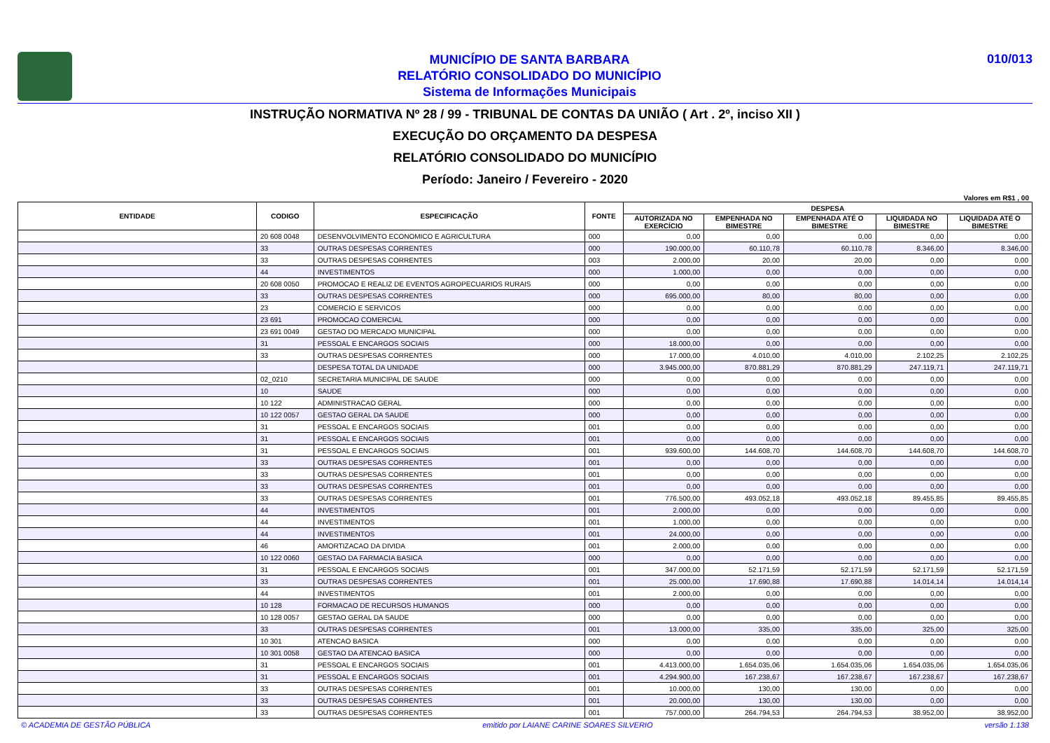MUNICÍPIO DE SANTA BARBARA
RELATÓRIO CONSOLIDADO DO MUNICÍPIO
Sistema de Informações Municipais
010/013
INSTRUÇÃO NORMATIVA Nº 28 / 99 - TRIBUNAL DE CONTAS DA UNIÃO ( Art . 2º, inciso XII )
EXECUÇÃO DO ORÇAMENTO DA DESPESA
RELATÓRIO CONSOLIDADO DO MUNICÍPIO
Período: Janeiro / Fevereiro - 2020
Valores em R$1 , 00
| ENTIDADE | CODIGO | ESPECIFICAÇÃO | FONTE | DESPESA | | | | |
| --- | --- | --- | --- | --- | --- | --- | --- | --- |
| | | | | AUTORIZADA NO EXERCÍCIO | EMPENHADA NO BIMESTRE | EMPENHADA ATÉ O BIMESTRE | LIQUIDADA NO BIMESTRE | LIQUIDADA ATÉ O BIMESTRE |
| | 20 608 0048 | DESENVOLVIMENTO ECONOMICO E AGRICULTURA | 000 | 0,00 | 0,00 | 0,00 | 0,00 | 0,00 |
| | 33 | OUTRAS DESPESAS CORRENTES | 000 | 190.000,00 | 60.110,78 | 60.110,78 | 8.346,00 | 8.346,00 |
| | 33 | OUTRAS DESPESAS CORRENTES | 003 | 2.000,00 | 20,00 | 20,00 | 0,00 | 0,00 |
| | 44 | INVESTIMENTOS | 000 | 1.000,00 | 0,00 | 0,00 | 0,00 | 0,00 |
| | 20 608 0050 | PROMOCAO E REALIZ DE EVENTOS AGROPECUARIOS RURAIS | 000 | 0,00 | 0,00 | 0,00 | 0,00 | 0,00 |
| | 33 | OUTRAS DESPESAS CORRENTES | 000 | 695.000,00 | 80,00 | 80,00 | 0,00 | 0,00 |
| | 23 | COMERCIO E SERVICOS | 000 | 0,00 | 0,00 | 0,00 | 0,00 | 0,00 |
| | 23 691 | PROMOCAO COMERCIAL | 000 | 0,00 | 0,00 | 0,00 | 0,00 | 0,00 |
| | 23 691 0049 | GESTAO DO MERCADO MUNICIPAL | 000 | 0,00 | 0,00 | 0,00 | 0,00 | 0,00 |
| | 31 | PESSOAL E ENCARGOS SOCIAIS | 000 | 18.000,00 | 0,00 | 0,00 | 0,00 | 0,00 |
| | 33 | OUTRAS DESPESAS CORRENTES | 000 | 17.000,00 | 4.010,00 | 4.010,00 | 2.102,25 | 2.102,25 |
| | | DESPESA TOTAL DA UNIDADE | 000 | 3.945.000,00 | 870.881,29 | 870.881,29 | 247.119,71 | 247.119,71 |
| | 02_0210 | SECRETARIA MUNICIPAL DE SAUDE | 000 | 0,00 | 0,00 | 0,00 | 0,00 | 0,00 |
| | 10 | SAUDE | 000 | 0,00 | 0,00 | 0,00 | 0,00 | 0,00 |
| | 10 122 | ADMINISTRACAO GERAL | 000 | 0,00 | 0,00 | 0,00 | 0,00 | 0,00 |
| | 10 122 0057 | GESTAO GERAL DA SAUDE | 000 | 0,00 | 0,00 | 0,00 | 0,00 | 0,00 |
| | 31 | PESSOAL E ENCARGOS SOCIAIS | 001 | 0,00 | 0,00 | 0,00 | 0,00 | 0,00 |
| | 31 | PESSOAL E ENCARGOS SOCIAIS | 001 | 0,00 | 0,00 | 0,00 | 0,00 | 0,00 |
| | 31 | PESSOAL E ENCARGOS SOCIAIS | 001 | 939.600,00 | 144.608,70 | 144.608,70 | 144.608,70 | 144.608,70 |
| | 33 | OUTRAS DESPESAS CORRENTES | 001 | 0,00 | 0,00 | 0,00 | 0,00 | 0,00 |
| | 33 | OUTRAS DESPESAS CORRENTES | 001 | 0,00 | 0,00 | 0,00 | 0,00 | 0,00 |
| | 33 | OUTRAS DESPESAS CORRENTES | 001 | 0,00 | 0,00 | 0,00 | 0,00 | 0,00 |
| | 33 | OUTRAS DESPESAS CORRENTES | 001 | 776.500,00 | 493.052,18 | 493.052,18 | 89.455,85 | 89.455,85 |
| | 44 | INVESTIMENTOS | 001 | 2.000,00 | 0,00 | 0,00 | 0,00 | 0,00 |
| | 44 | INVESTIMENTOS | 001 | 1.000,00 | 0,00 | 0,00 | 0,00 | 0,00 |
| | 44 | INVESTIMENTOS | 001 | 24.000,00 | 0,00 | 0,00 | 0,00 | 0,00 |
| | 46 | AMORTIZACAO DA DIVIDA | 001 | 2.000,00 | 0,00 | 0,00 | 0,00 | 0,00 |
| | 10 122 0060 | GESTAO DA FARMACIA BASICA | 000 | 0,00 | 0,00 | 0,00 | 0,00 | 0,00 |
| | 31 | PESSOAL E ENCARGOS SOCIAIS | 001 | 347.000,00 | 52.171,59 | 52.171,59 | 52.171,59 | 52.171,59 |
| | 33 | OUTRAS DESPESAS CORRENTES | 001 | 25.000,00 | 17.690,88 | 17.690,88 | 14.014,14 | 14.014,14 |
| | 44 | INVESTIMENTOS | 001 | 2.000,00 | 0,00 | 0,00 | 0,00 | 0,00 |
| | 10 128 | FORMACAO DE RECURSOS HUMANOS | 000 | 0,00 | 0,00 | 0,00 | 0,00 | 0,00 |
| | 10 128 0057 | GESTAO GERAL DA SAUDE | 000 | 0,00 | 0,00 | 0,00 | 0,00 | 0,00 |
| | 33 | OUTRAS DESPESAS CORRENTES | 001 | 13.000,00 | 335,00 | 335,00 | 325,00 | 325,00 |
| | 10 301 | ATENCAO BASICA | 000 | 0,00 | 0,00 | 0,00 | 0,00 | 0,00 |
| | 10 301 0058 | GESTAO DA ATENCAO BASICA | 000 | 0,00 | 0,00 | 0,00 | 0,00 | 0,00 |
| | 31 | PESSOAL E ENCARGOS SOCIAIS | 001 | 4.413.000,00 | 1.654.035,06 | 1.654.035,06 | 1.654.035,06 | 1.654.035,06 |
| | 31 | PESSOAL E ENCARGOS SOCIAIS | 001 | 4.294.900,00 | 167.238,67 | 167.238,67 | 167.238,67 | 167.238,67 |
| | 33 | OUTRAS DESPESAS CORRENTES | 001 | 10.000,00 | 130,00 | 130,00 | 0,00 | 0,00 |
| | 33 | OUTRAS DESPESAS CORRENTES | 001 | 20.000,00 | 130,00 | 130,00 | 0,00 | 0,00 |
| | 33 | OUTRAS DESPESAS CORRENTES | 001 | 757.000,00 | 264.794,53 | 264.794,53 | 38.952,00 | 38.952,00 |
© ACADEMIA DE GESTÃO PÚBLICA emitido por LAIANE CARINE SOARES SILVERIO versão 1.138